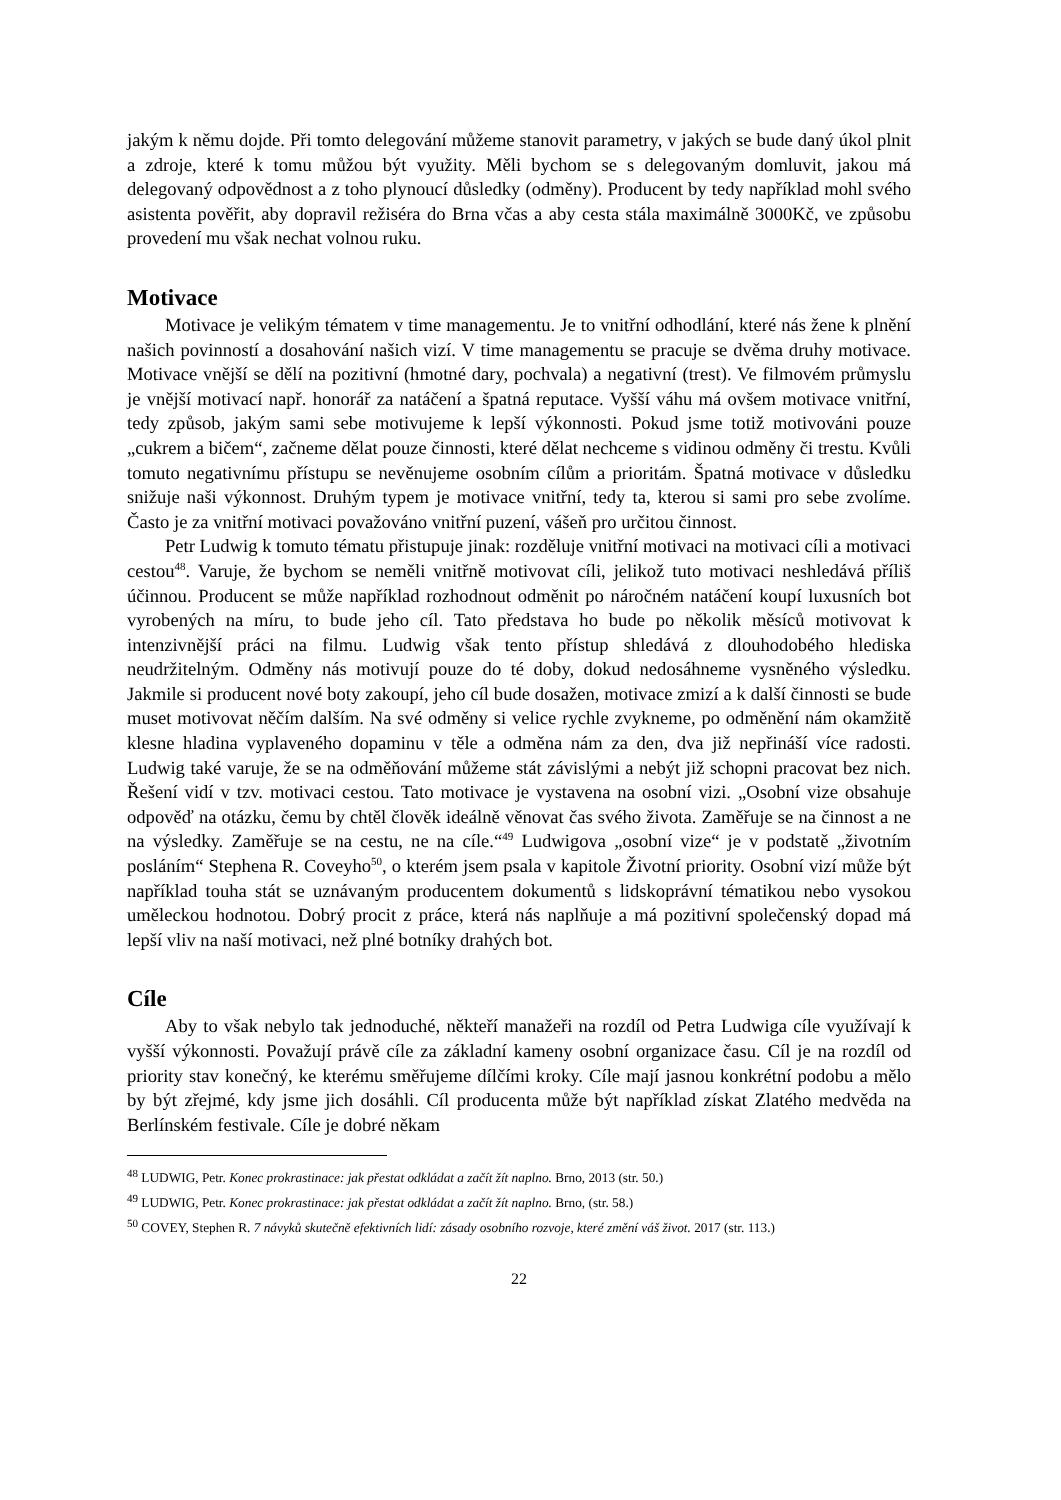jakým k němu dojde. Při tomto delegování můžeme stanovit parametry, v jakých se bude daný úkol plnit a zdroje, které k tomu můžou být využity. Měli bychom se s delegovaným domluvit, jakou má delegovaný odpovědnost a z toho plynoucí důsledky (odměny). Producent by tedy například mohl svého asistenta pověřit, aby dopravil režiséra do Brna včas a aby cesta stála maximálně 3000Kč, ve způsobu provedení mu však nechat volnou ruku.
Motivace
Motivace je velikým tématem v time managementu. Je to vnitřní odhodlání, které nás žene k plnění našich povinností a dosahování našich vizí. V time managementu se pracuje se dvěma druhy motivace. Motivace vnější se dělí na pozitivní (hmotné dary, pochvala) a negativní (trest). Ve filmovém průmyslu je vnější motivací např. honorář za natáčení a špatná reputace. Vyšší váhu má ovšem motivace vnitřní, tedy způsob, jakým sami sebe motivujeme k lepší výkonnosti. Pokud jsme totiž motivováni pouze „cukrem a bičem“, začneme dělat pouze činnosti, které dělat nechceme s vidinou odměny či trestu. Kvůli tomuto negativnímu přístupu se nevěnujeme osobním cílům a prioritám. Špatná motivace v důsledku snižuje naši výkonnost. Druhým typem je motivace vnitřní, tedy ta, kterou si sami pro sebe zvolíme. Často je za vnitřní motivaci považováno vnitřní puzení, vášeň pro určitou činnost.
Petr Ludwig k tomuto tématu přistupuje jinak: rozděluje vnitřní motivaci na motivaci cíli a motivaci cestou<sup>48</sup>. Varuje, že bychom se neměli vnitřně motivovat cíli, jelikož tuto motivaci neshledává příliš účinnou. Producent se může například rozhodnout odměnit po náročném natáčení koupí luxusních bot vyrobených na míru, to bude jeho cíl. Tato představa ho bude po několik měsíců motivovat k intenzivnější práci na filmu. Ludwig však tento přístup shledává z dlouhodobého hlediska neudržitelným. Odměny nás motivují pouze do té doby, dokud nedosáhneme vysněného výsledku. Jakmile si producent nové boty zakoupí, jeho cíl bude dosažen, motivace zmizí a k další činnosti se bude muset motivovat něčím dalším. Na své odměny si velice rychle zvykneme, po odměnění nám okamžitě klesne hladina vyplaveného dopaminu v těle a odměna nám za den, dva již nepřináší více radosti. Ludwig také varuje, že se na odměňování můžeme stát závislými a nebýt již schopni pracovat bez nich. Řešení vidí v tzv. motivaci cestou. Tato motivace je vystavena na osobní vizi. „Osobní vize obsahuje odpověď na otázku, čemu by chtěl člověk ideálně věnovat čas svého života. Zaměřuje se na činnost a ne na výsledky. Zaměřuje se na cestu, ne na cíle.“<sup>49</sup> Ludwigova „osobní vize“ je v podstatě „životním posláním“ Stephena R. Coveyho<sup>50</sup>, o kterém jsem psala v kapitole Životní priority. Osobní vizí může být například touha stát se uznávaným producentem dokumentů s lidskoprávní tématikou nebo vysokou uměleckou hodnotou. Dobrý procit z práce, která nás naplňuje a má pozitivní společenský dopad má lepší vliv na naší motivaci, než plné botníky drahých bot.
Cíle
Aby to však nebylo tak jednoduché, někteří manažeři na rozdíl od Petra Ludwiga cíle využívají k vyšší výkonnosti. Považují právě cíle za základní kameny osobní organizace času. Cíl je na rozdíl od priority stav konečný, ke kterému směřujeme dílčími kroky. Cíle mají jasnou konkrétní podobu a mělo by být zřejmé, kdy jsme jich dosáhli. Cíl producenta může být například získat Zlatého medvěda na Berlínském festivale. Cíle je dobré někam
<sup>48</sup> LUDWIG, Petr. Konec prokrastinace: jak přestat odkládat a začít žít naplno. Brno, 2013 (str. 50.)
<sup>49</sup> LUDWIG, Petr. Konec prokrastinace: jak přestat odkládat a začít žít naplno. Brno, (str. 58.)
<sup>50</sup> COVEY, Stephen R. 7 návyků skutečně efektivních lidí: zásady osobního rozvoje, které změní váš život. 2017 (str. 113.)
22